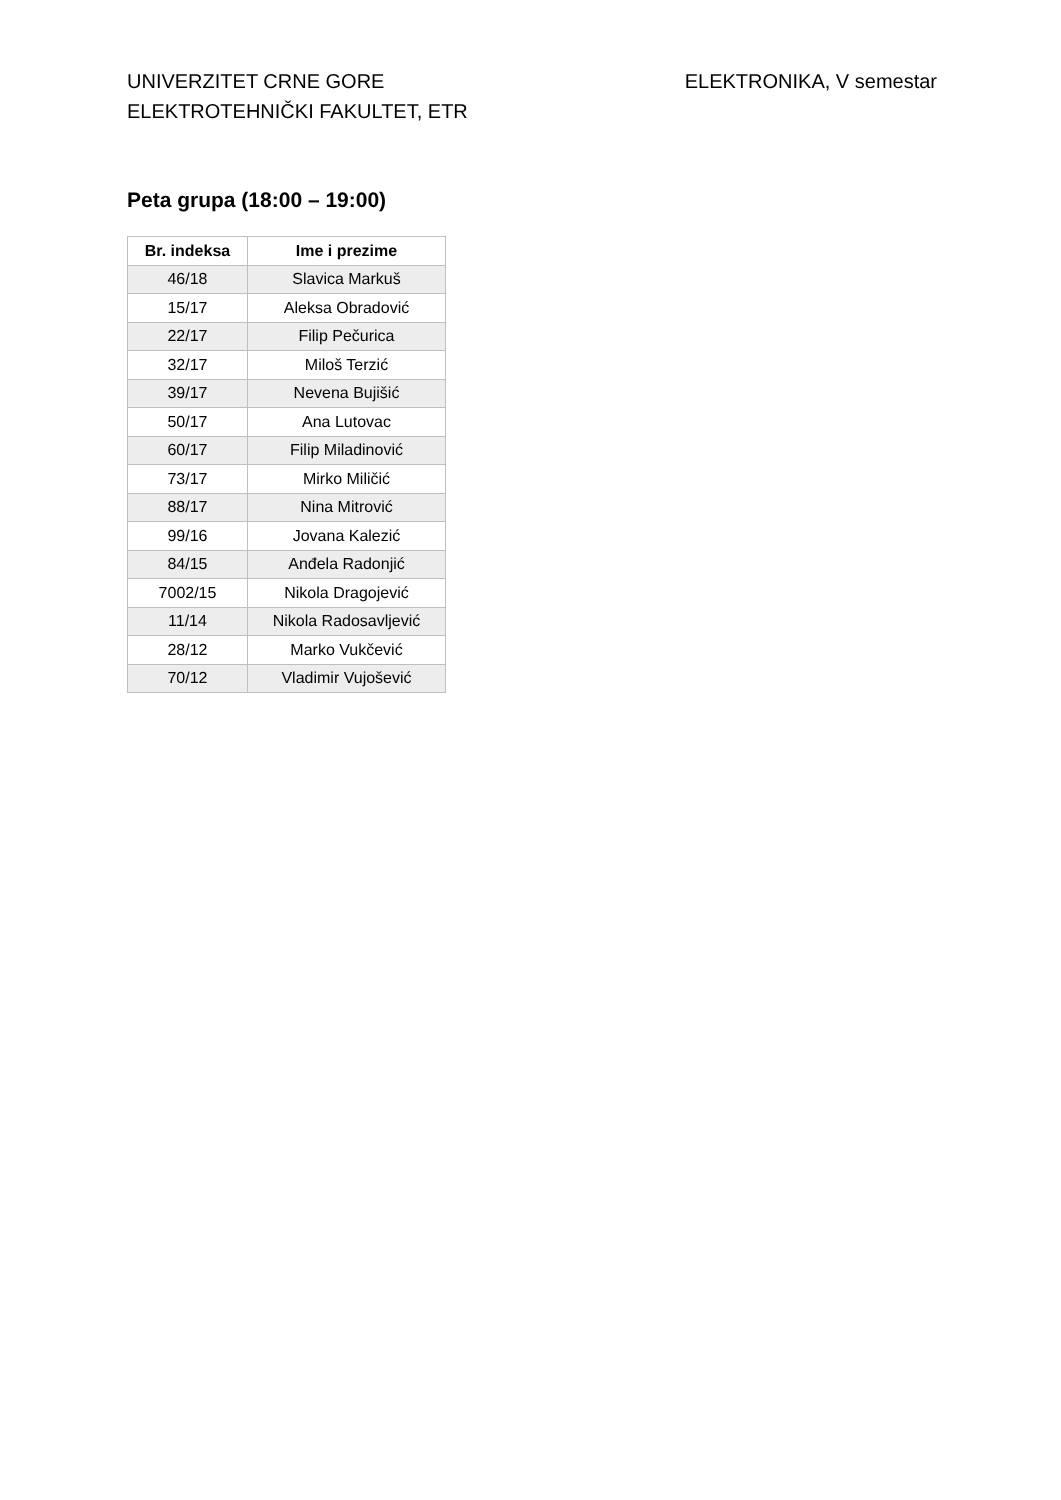UNIVERZITET CRNE GORE
ELEKTROTEHNIČKI FAKULTET, ETR
ELEKTRONIKA, V semestar
Peta grupa (18:00 – 19:00)
| Br. indeksa | Ime i prezime |
| --- | --- |
| 46/18 | Slavica Markuš |
| 15/17 | Aleksa Obradović |
| 22/17 | Filip Pečurica |
| 32/17 | Miloš Terzić |
| 39/17 | Nevena Bujišić |
| 50/17 | Ana Lutovac |
| 60/17 | Filip Miladinović |
| 73/17 | Mirko Miličić |
| 88/17 | Nina Mitrović |
| 99/16 | Jovana Kalezić |
| 84/15 | Anđela Radonjić |
| 7002/15 | Nikola Dragojević |
| 11/14 | Nikola Radosavljević |
| 28/12 | Marko Vukčević |
| 70/12 | Vladimir Vujošević |